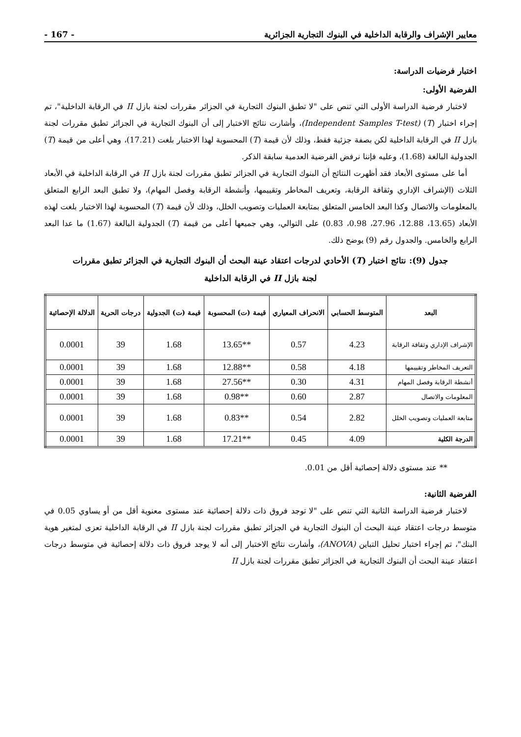معايير الإشراف والرقابة الداخلية في البنوك التجارية الجزائرية - 167 -
اختبار فرضيات الدراسة:
الفرضية الأولى:
لاختبار فرضية الدراسة الأولى التي تنص على "لا تطبق البنوك التجارية في الجزائر مقررات لجنة بازل II في الرقابة الداخلية"، تم إجراء اختبار (T) (Independent Samples T-test)، وأشارت نتائج الاختبار إلى أن البنوك التجارية في الجزائر تطبق مقررات لجنة بازل II في الرقابة الداخلية لكن بصفة جزئية فقط، وذلك لأن قيمة (T) المحسوبة لهذا الاختبار بلغت (17.21)، وهي أعلى من قيمة (T) الجدولية البالغة (1.68)، وعليه فإننا نرفض الفرضية العدمية سابقة الذكر.
أما على مستوى الأبعاد فقد أظهرت النتائج أن البنوك التجارية في الجزائر تطبق مقررات لجنة بازل II في الرقابة الداخلية في الأبعاد الثلاث (الإشراف الإداري وثقافة الرقابة، وتعريف المخاطر وتقييمها، وأنشطة الرقابة وفصل المهام)، ولا تطبق البعد الرابع المتعلق بالمعلومات والاتصال وكذا البعد الخامس المتعلق بمتابعة العمليات وتصويب الخلل، وذلك لأن قيمة (T) المحسوبة لهذا الاختبار بلغت لهذه الأبعاد (13.65، 12.88، 27.96، 0.98، 0.83) على التوالي، وهي جميعها أعلى من قيمة (T) الجدولية البالغة (1.67) ما عدا البعد الرابع والخامس. والجدول رقم (9) يوضح ذلك.
جدول (9): نتائج اختبار (T) الأحادي لدرجات اعتقاد عينة البحث أن البنوك التجارية في الجزائر تطبق مقررات
لجنة بازل II في الرقابة الداخلية
| البعد | المتوسط الحسابي | الانحراف المعياري | قيمة (ت) المحسوبة | قيمة (ت) الجدولية | درجات الحرية | الدلالة الإحصائية |
| --- | --- | --- | --- | --- | --- | --- |
| الإشراف الإداري وثقافة الرقابة | 4.23 | 0.57 | **13.65 | 1.68 | 39 | 0.0001 |
| التعريف المخاطر وتقييمها | 4.18 | 0.58 | **12.88 | 1.68 | 39 | 0.0001 |
| أنشطة الرقابة وفصل المهام | 4.31 | 0.30 | **27.56 | 1.68 | 39 | 0.0001 |
| المعلومات والاتصال | 2.87 | 0.60 | **0.98 | 1.68 | 39 | 0.0001 |
| متابعة العمليات وتصويب الخلل | 2.82 | 0.54 | **0.83 | 1.68 | 39 | 0.0001 |
| الدرجة الكلية | 4.09 | 0.45 | **17.21 | 1.68 | 39 | 0.0001 |
** عند مستوى دلالة إحصائية أقل من 0.01.
الفرضية الثانية:
لاختبار فرضية الدراسة الثانية التي تنص على "لا توجد فروق ذات دلالة إحصائية عند مستوى معنوية أقل من أو يساوي 0.05 في متوسط درجات اعتقاد عينة البحث أن البنوك التجارية في الجزائر تطبق مقررات لجنة بازل II في الرقابة الداخلية تعزى لمتغير هوية البنك"، تم إجراء اختبار تحليل التباين (ANOVA)، وأشارت نتائج الاختبار إلى أنه لا يوجد فروق ذات دلالة إحصائية في متوسط درجات اعتقاد عينة البحث أن البنوك التجارية في الجزائر تطبق مقررات لجنة بازل II